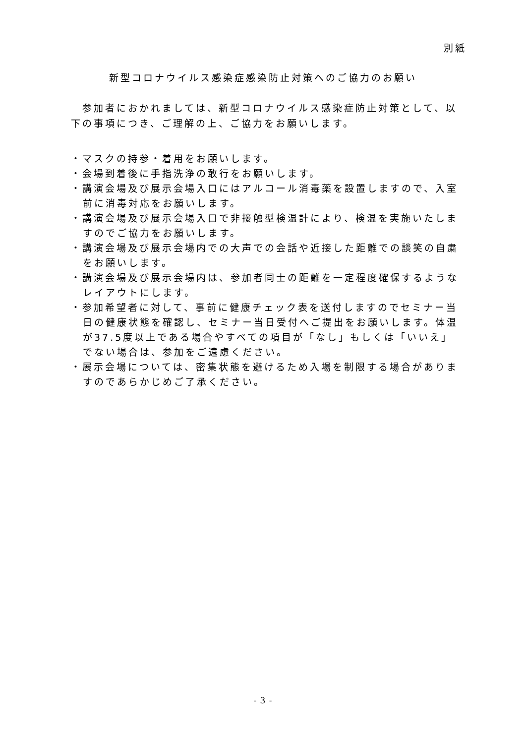別紙
新型コロナウイルス感染症感染防止対策へのご協力のお願い
　参加者におかれましては、新型コロナウイルス感染症防止対策として、以下の事項につき、ご理解の上、ご協力をお願いします。
・マスクの持参・着用をお願いします。
・会場到着後に手指洗浄の敢行をお願いします。
・講演会場及び展示会場入口にはアルコール消毒薬を設置しますので、入室前に消毒対応をお願いします。
・講演会場及び展示会場入口で非接触型検温計により、検温を実施いたしますのでご協力をお願いします。
・講演会場及び展示会場内での大声での会話や近接した距離での談笑の自粛をお願いします。
・講演会場及び展示会場内は、参加者同士の距離を一定程度確保するようなレイアウトにします。
・参加希望者に対して、事前に健康チェック表を送付しますのでセミナー当日の健康状態を確認し、セミナー当日受付へご提出をお願いします。体温が37.5度以上である場合やすべての項目が「なし」もしくは「いいえ」でない場合は、参加をご遠慮ください。
・展示会場については、密集状態を避けるため入場を制限する場合がありますのであらかじめご了承ください。
- 3 -